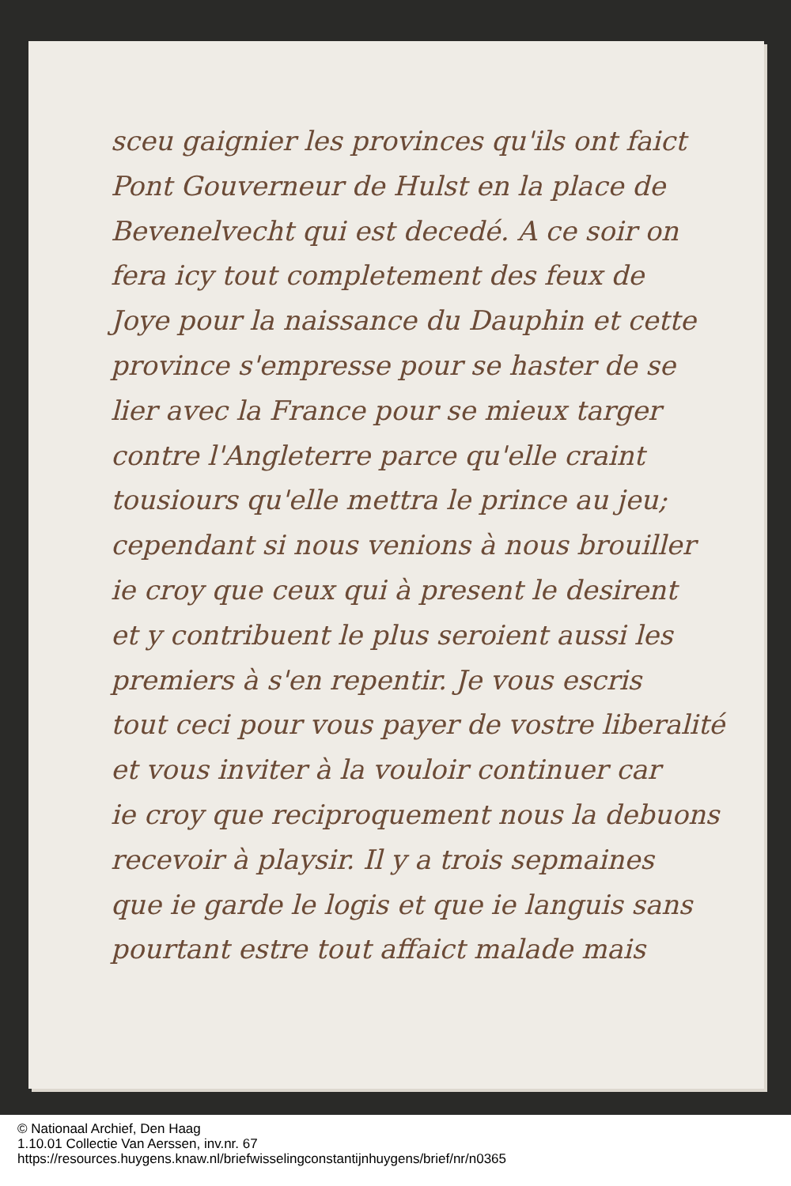sceu gaignier les provinces qu'ils ont faict
Pont Gouverneur de Hulst en la place de
Bevenelvecht qui est decedé. A ce soir on
fera icy tout completement des feux de
Joye pour la naissance du Dauphin et cette
province s'empresse pour se haster de se
lier avec la France pour se mieux targer
contre l'Angleterre parce qu'elle craint
tousiours qu'elle mettra le prince au jeu;
cependant si nous venions à nous brouiller
ie croy que ceux qui à present le desirent
et y contribuent le plus seroient aussi les
premiers à s'en repentir. Je vous escris
tout ceci pour vous payer de vostre liberalité
et vous inviter à la vouloir continuer car
ie croy que reciproquement nous la debuons
recevoir à playsir. Il y a trois sepmaines
que ie garde le logis et que ie languis sans
pourtant estre tout affaict malade mais
© Nationaal Archief, Den Haag
1.10.01 Collectie Van Aerssen, inv.nr. 67
https://resources.huygens.knaw.nl/briefwisselingconstantijnhuygens/brief/nr/n0365